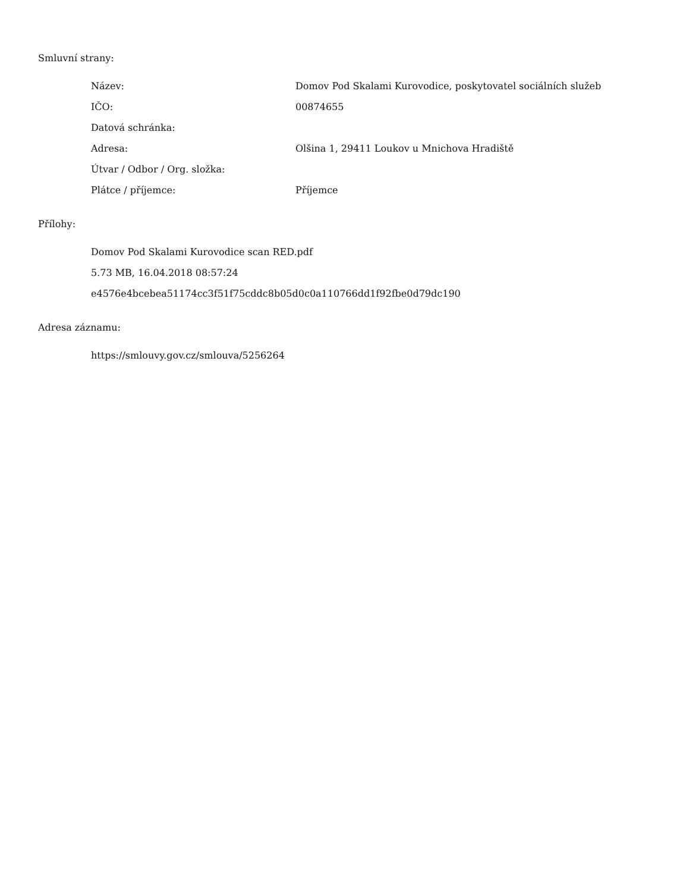Smluvní strany:
| Název: | Domov Pod Skalami Kurovodice, poskytovatel sociálních služeb |
| IČO: | 00874655 |
| Datová schránka: | |
| Adresa: | Olšina 1, 29411 Loukov u Mnichova Hradiště |
| Útvar / Odbor / Org. složka: | |
| Plátce / příjemce: | Příjemce |
Přílohy:
Domov Pod Skalami Kurovodice scan RED.pdf
5.73 MB, 16.04.2018 08:57:24
e4576e4bcebea51174cc3f51f75cddc8b05d0c0a110766dd1f92fbe0d79dc190
Adresa záznamu:
https://smlouvy.gov.cz/smlouva/5256264